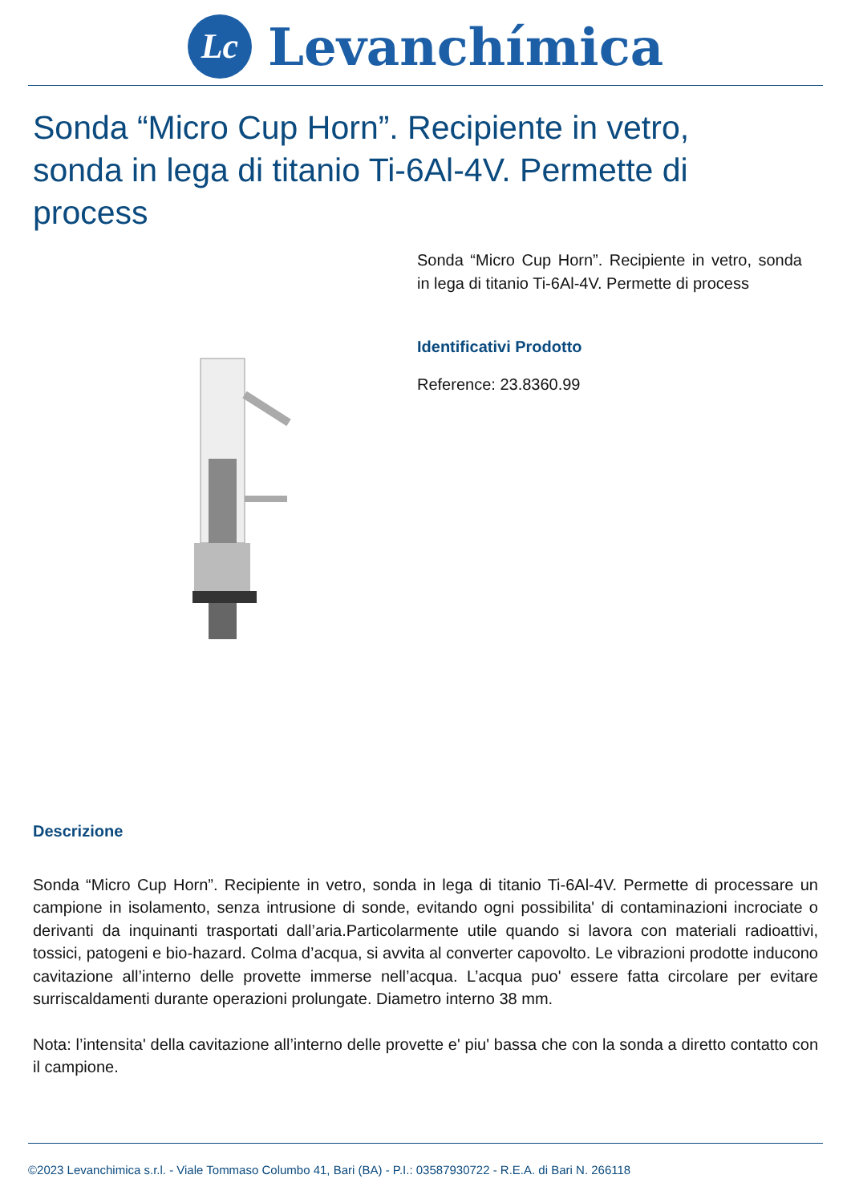Lc Levanchímica
Sonda “Micro Cup Horn”. Recipiente in vetro, sonda in lega di titanio Ti-6Al-4V. Permette di process
Sonda “Micro Cup Horn”. Recipiente in vetro, sonda in lega di titanio Ti-6Al-4V. Permette di process
Identificativi Prodotto
Reference: 23.8360.99
Descrizione
Sonda “Micro Cup Horn”. Recipiente in vetro, sonda in lega di titanio Ti-6Al-4V. Permette di processare un campione in isolamento, senza intrusione di sonde, evitando ogni possibilita' di contaminazioni incrociate o derivanti da inquinanti trasportati dall’aria.Particolarmente utile quando si lavora con materiali radioattivi, tossici, patogeni e bio-hazard. Colma d’acqua, si avvita al converter capovolto. Le vibrazioni prodotte inducono cavitazione all’interno delle provette immerse nell’acqua. L’acqua puo' essere fatta circolare per evitare surriscaldamenti durante operazioni prolungate. Diametro interno 38 mm.
Nota: l’intensita' della cavitazione all’interno delle provette e' piu' bassa che con la sonda a diretto contatto con il campione.
©2023 Levanchimica s.r.l. - Viale Tommaso Columbo 41, Bari (BA) - P.I.: 03587930722 - R.E.A. di Bari N. 266118